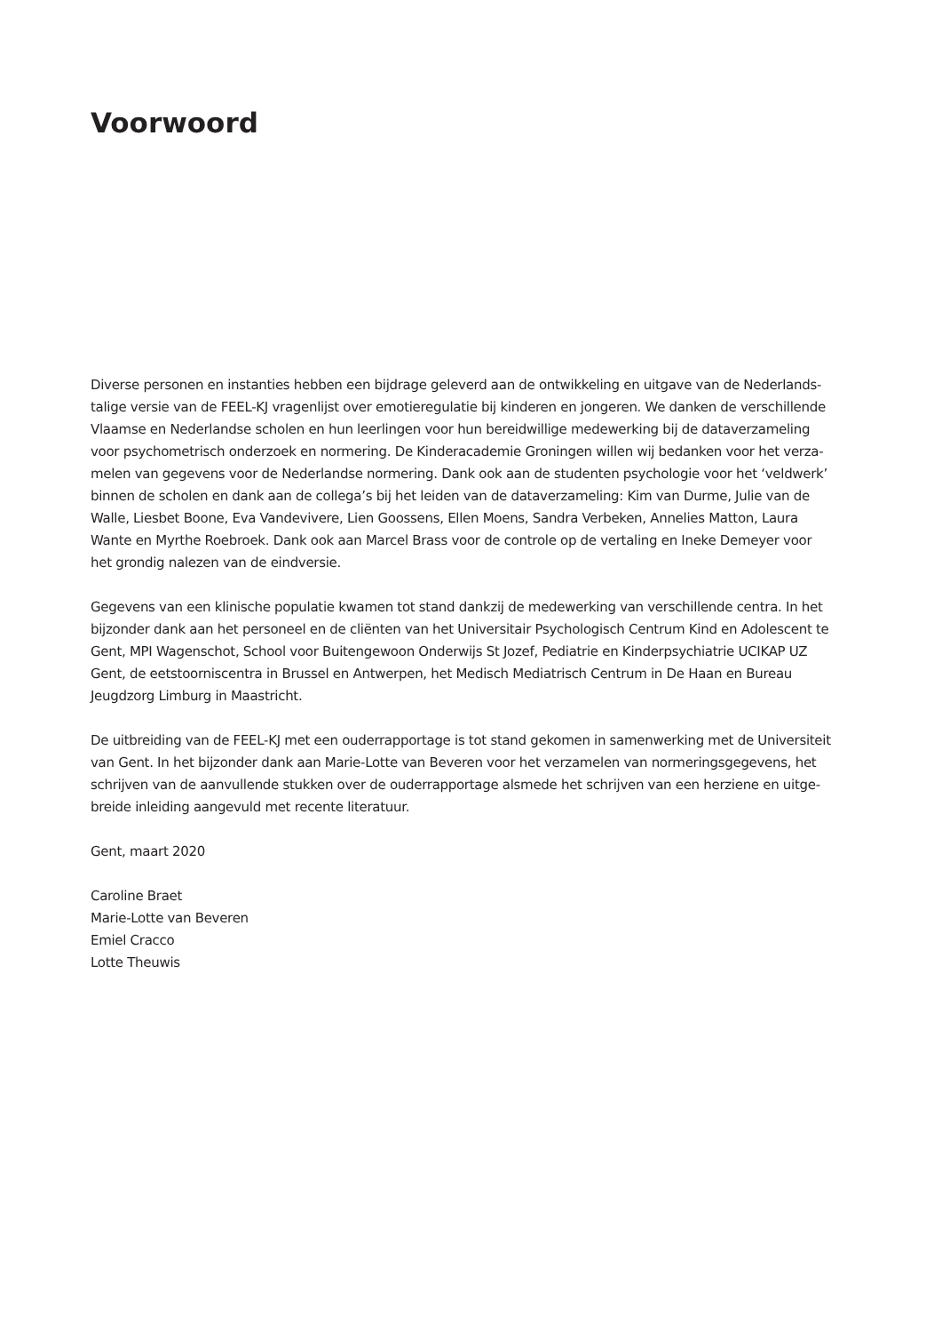Voorwoord
Diverse personen en instanties hebben een bijdrage geleverd aan de ontwikkeling en uitgave van de Nederlands­talige versie van de FEEL-KJ vragenlijst over emotieregulatie bij kinderen en jongeren. We danken de verschillende Vlaamse en Nederlandse scholen en hun leerlingen voor hun bereidwillige medewerking bij de dataverzameling voor psychometrisch onderzoek en normering. De Kinderacademie Groningen willen wij bedanken voor het verza­melen van gegevens voor de Nederlandse normering. Dank ook aan de studenten psychologie voor het ‘veldwerk’ binnen de scholen en dank aan de collega’s bij het leiden van de dataverzameling: Kim van Durme, Julie van de Walle, Liesbet Boone, Eva Vandevivere, Lien Goossens, Ellen Moens, Sandra Verbeken, Annelies Matton, Laura Wante en Myrthe Roebroek. Dank ook aan Marcel Brass voor de controle op de vertaling en Ineke Demeyer voor het grondig nalezen van de eindversie.
Gegevens van een klinische populatie kwamen tot stand dankzij de medewerking van verschillende centra. In het bijzonder dank aan het personeel en de cliënten van het Universitair Psychologisch Centrum Kind en Adolescent te Gent, MPI Wagenschot, School voor Buitengewoon Onderwijs St Jozef, Pediatrie en Kinderpsychiatrie UCIKAP UZ Gent, de eetstoorniscentra in Brussel en Antwerpen, het Medisch Mediatrisch Centrum in De Haan en Bureau Jeugdzorg Limburg in Maastricht.
De uitbreiding van de FEEL-KJ met een ouderrapportage is tot stand gekomen in samenwerking met de Universiteit van Gent. In het bijzonder dank aan Marie-Lotte van Beveren voor het verzamelen van normeringsgegevens, het schrijven van de aanvullende stukken over de ouderrapportage alsmede het schrijven van een herziene en uitge­breide inleiding aangevuld met recente literatuur.
Gent, maart 2020
Caroline Braet
Marie-Lotte van Beveren
Emiel Cracco
Lotte Theuwis